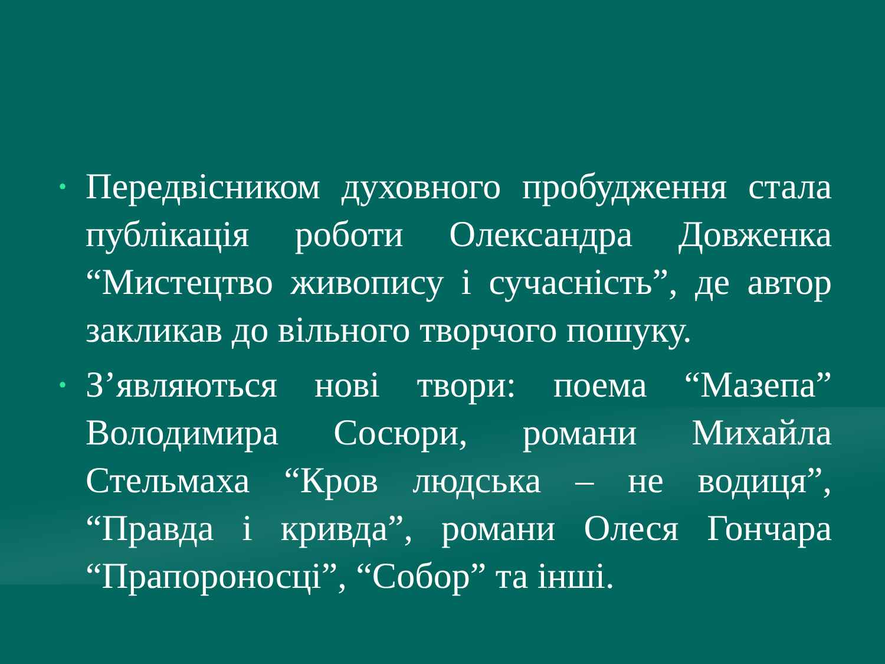• Передвісником духовного пробудження стала публікація роботи Олександра Довженка “Мистецтво живопису і сучасність”, де автор закликав до вільного творчого пошуку.
• З’являються нові твори: поема “Мазепа” Володимира Сосюри, романи Михайла Стельмаха “Кров людська – не водиця”, “Правда і кривда”, романи Олеся Гончара “Прапороносці”, “Собор” та інші.